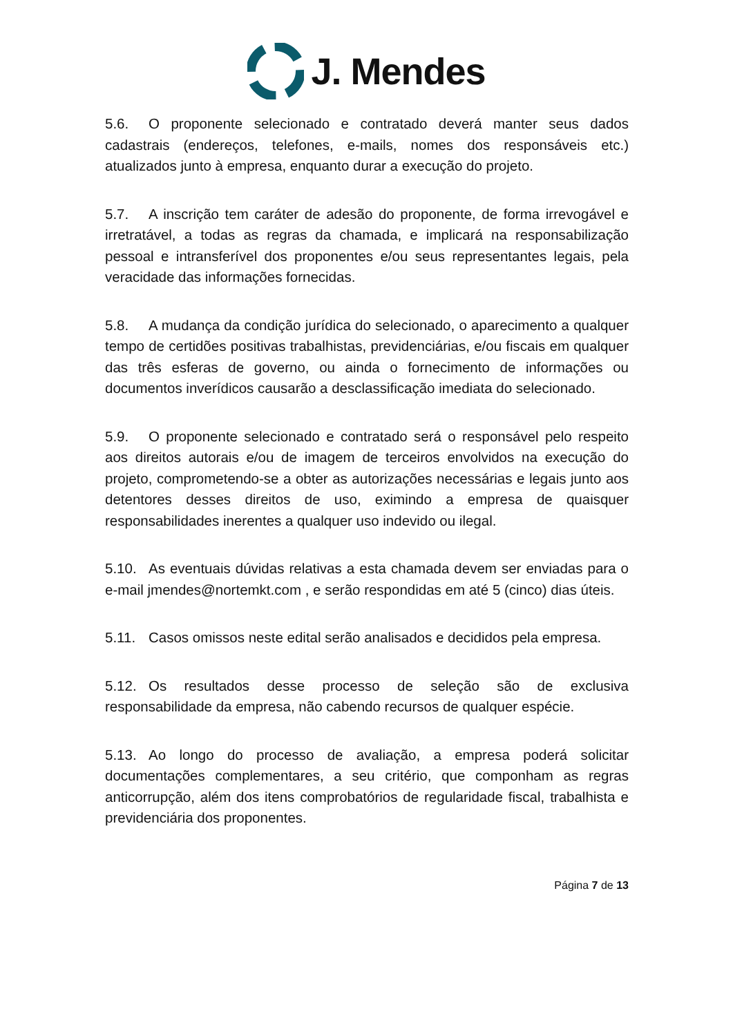J. Mendes
5.6. O proponente selecionado e contratado deverá manter seus dados cadastrais (endereços, telefones, e-mails, nomes dos responsáveis etc.) atualizados junto à empresa, enquanto durar a execução do projeto.
5.7. A inscrição tem caráter de adesão do proponente, de forma irrevogável e irretratável, a todas as regras da chamada, e implicará na responsabilização pessoal e intransferível dos proponentes e/ou seus representantes legais, pela veracidade das informações fornecidas.
5.8. A mudança da condição jurídica do selecionado, o aparecimento a qualquer tempo de certidões positivas trabalhistas, previdenciárias, e/ou fiscais em qualquer das três esferas de governo, ou ainda o fornecimento de informações ou documentos inverídicos causarão a desclassificação imediata do selecionado.
5.9. O proponente selecionado e contratado será o responsável pelo respeito aos direitos autorais e/ou de imagem de terceiros envolvidos na execução do projeto, comprometendo-se a obter as autorizações necessárias e legais junto aos detentores desses direitos de uso, eximindo a empresa de quaisquer responsabilidades inerentes a qualquer uso indevido ou ilegal.
5.10. As eventuais dúvidas relativas a esta chamada devem ser enviadas para o e-mail jmendes@nortemkt.com , e serão respondidas em até 5 (cinco) dias úteis.
5.11. Casos omissos neste edital serão analisados e decididos pela empresa.
5.12. Os resultados desse processo de seleção são de exclusiva responsabilidade da empresa, não cabendo recursos de qualquer espécie.
5.13. Ao longo do processo de avaliação, a empresa poderá solicitar documentações complementares, a seu critério, que componham as regras anticorrupção, além dos itens comprobatórios de regularidade fiscal, trabalhista e previdenciária dos proponentes.
Página 7 de 13